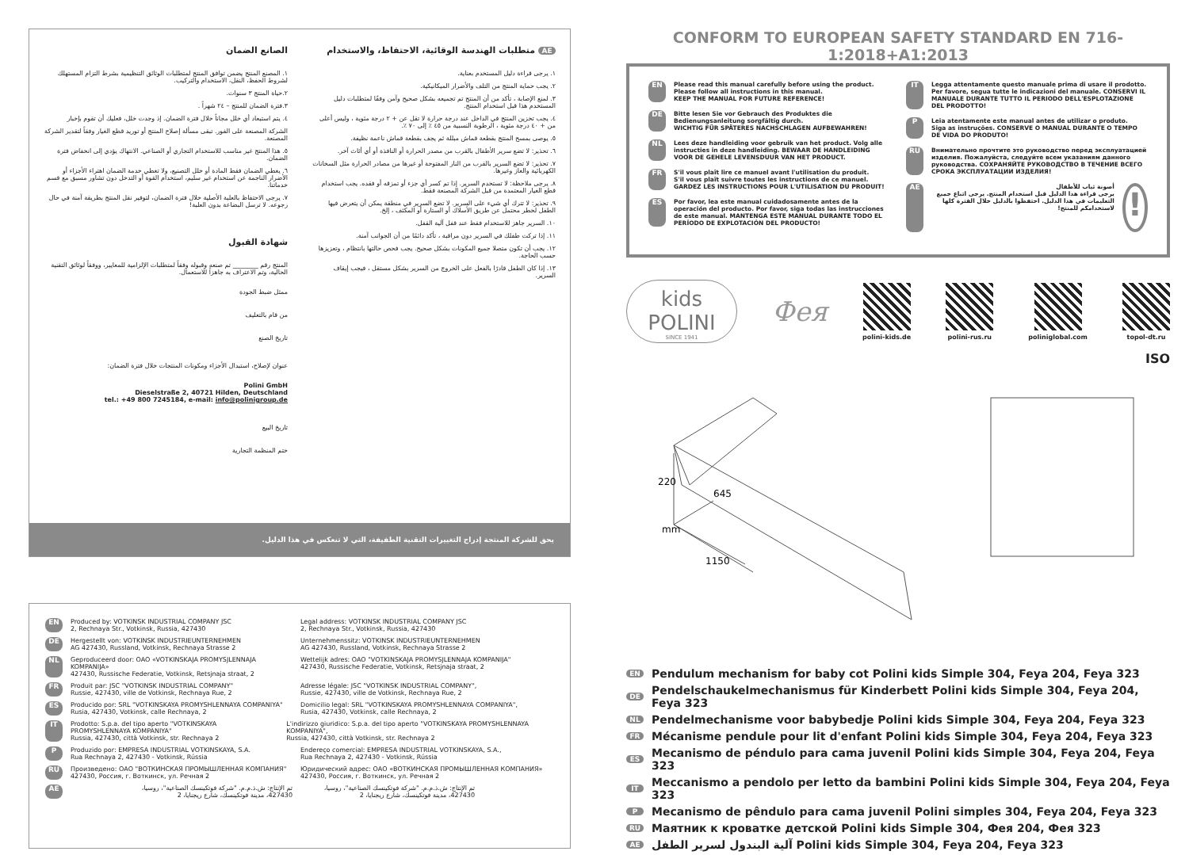AE متطلبات الهندسة الوقائية، الاحتفاظ، والاستخدام
١. يرجى قراءة دليل المستخدم بعناية.
٢. يجب حماية المنتج من التلف والأضرار الميكانيكية.
٣. لمنع الإصابة ، تأكد من أن المنتج تم تجميعه بشكل صحيح وآمن وفقًا لمتطلبات دليل المستخدم هذا قبل استخدام المنتج.
٤. يجب تخزين المنتج في الداخل عند درجة حرارة لا تقل عن + ٢ درجة مئوية ، وليس أعلى من + ٤٠ درجة مئوية ، الرطوبة النسبية من ٤٥ ٪ إلى ٧٠ ٪.
٥. يوصى بمسح المنتج بقطعة قماش مبللة ثم يجف بقطعة قماش ناعمة نظيفة.
٦. تحذير: لا تضع سرير الأطفال بالقرب من مصدر الحرارة أو النافذة أو أي أثاث آخر.
٧. تحذير: لا تضع السرير بالقرب من النار المفتوحة أو غيرها من مصادر الحرارة مثل السخانات الكهربائية والغاز وغيرها.
٨. يرجى ملاحظة: لا تستخدم السرير. إذا تم كسر أي جزء أو تمزقه أو فقده. يجب استخدام قطع الغيار المعتمدة من قبل الشركة المصنعة فقط.
٩. تحذير: لا تترك أي شيء على السرير. لا تضع السرير في منطقة يمكن أن يتعرض فيها الطفل لخطر محتمل عن طريق الأسلاك أو الستارة أو المكثف ، إلخ.
١٠. السرير جاهز للاستخدام فقط عند قفل آلية القفل.
١١. إذا تركت طفلك في السرير دون مراقبة ، تأكد دائمًا من أن الجوانب آمنة.
١٢. يجب أن تكون متصلا جميع المكونات بشكل صحيح. يجب فحص حالتها بانتظام ، وتعزيزها حسب الحاجة.
١٣. إذا كان الطفل قادرًا بالفعل على الخروج من السرير بشكل مستقل ، فيجب إيقاف السرير.
الصانع الضمان
١. المصنع المنتج يضمن توافق المنتج لمتطلبات الوثائق التنظيمية بشرط التزام المستهلك لشروط الحفظ، النقل، الاستخدام والتركيب.
٢.حياة المنتج ٣ سنوات.
٣.فترة الضمان للمنتج – ٢٤ شهراً .
٤. يتم استبعاد أي خلل مجاناً خلال فترة الضمان. إذ وجدت خلل، فعليك أن تقوم بإخبار
الشركة المصنعة على الفور. تبقى مسألة إصلاح المنتج أو توريد قطع الغيار وفقاً لتقدير الشركة المصنعة.
٥. هذا المنتج غير مناسب للاستخدام التجاري أو الصناعي. الانتهاك يؤدي إلى انخفاض فترة الضمان.
٦. يغطي الضمان فقط المادة أو خلل التصنيع، ولا تغطي خدمة الضمان اهتراء الأجزاء أو الأضرار الناجمة عن استخدام غير سليم، استخدام القوة أو التدخل دون تشاور مسبق مع قسم خدماتنا.
٧. يرجى الاحتفاظ بالعلبة الأصلية خلال فترة الضمان، لتوفير نقل المنتج بطريقة آمنة في حال رجوعه. لا ترسل البضاعة بدون العلبة!
شهادة القبول
المنتج رقم ________ تم صنعه وقبوله وفقاً لمتطلبات الإلزامية للمعايير، ووفقاً لوثائق التقنية الحالية، وتم الاعتراف به جاهزاً للاستعمال.
ممثل ضبط الجودة
من قام بالتغليف
تاريخ الصنع
عنوان لإصلاح، استبدال الأجزاء ومكونات المنتجات خلال فترة الضمان:
Polini GmbH
Dieselstraße 2, 40721 Hilden, Deutschland
tel.: +49 800 7245184, e-mail: info@polinigroup.de
تاريخ البيع
ختم المنظمة التجارية
يحق للشركة المنتجة إدراج التغييرات التقنية الطفيفة، التي لا تنعكس في هذا الدليل.
EN Produced by: VOTKINSK INDUSTRIAL COMPANY JSC
2, Rechnaya Str., Votkinsk, Russia, 427430 Legal address: VOTKINSK INDUSTRIAL COMPANY JSC
2, Rechnaya Str., Votkinsk, Russia, 427430
DE Hergestellt von: VOTKINSK INDUSTRIEUNTERNEHMEN
AG 427430, Russland, Votkinsk, Rechnaya Strasse 2 Unternehmenssitz: VOTKINSK INDUSTRIEUNTERNEHMEN
AG 427430, Russland, Votkinsk, Rechnaya Strasse 2
NL Geproduceerd door: OAO «VOTKINSKAJA PROMYSJLENNAJA KOMPANIJA»
427430, Russische Federatie, Votkinsk, Retsjnaja straat, 2 Wettelijk adres: OAO "VOTKINSKAJA PROMYSJLENNAJA KOMPANIJA"
427430, Russische Federatie, Votkinsk, Retsjnaja straat, 2
FR Produit par: JSC "VOTKINSK INDUSTRIAL COMPANY"
Russie, 427430, ville de Votkinsk, Rechnaya Rue, 2 Adresse légale: JSC "VOTKINSK INDUSTRIAL COMPANY",
Russie, 427430, ville de Votkinsk, Rechnaya Rue, 2
ES Producido por: SRL "VOTKINSKAYA PROMYSHLENNAYA COMPANIYA"
Rusia, 427430, Votkinsk, calle Rechnaya, 2 Domicilio legal: SRL "VOTKINSKAYA PROMYSHLENNAYA COMPANIYA",
Rusia, 427430, Votkinsk, calle Rechnaya, 2
IT Prodotto: S.p.a. del tipo aperto "VOTKINSKAYA PROMYSHLENNAYA KOMPANIYA"
Russia, 427430, città Votkinsk, str. Rechnaya 2 L'indirizzo giuridico: S.p.a. del tipo aperto "VOTKINSKAYA PROMYSHLENNAYA KOMPANIYA",
Russia, 427430, città Votkinsk, str. Rechnaya 2
P Produzido por: EMPRESA INDUSTRIAL VOTKINSKAYA, S.A.
Rua Rechnaya 2, 427430 - Votkinsk, Rússia Endereço comercial: EMPRESA INDUSTRIAL VOTKINSKAYA, S.A.,
Rua Rechnaya 2, 427430 - Votkinsk, Rússia
RU Произведено: ОАО "ВОТКИНСКАЯ ПРОМЫШЛЕННАЯ КОМПАНИЯ"
427430, Россия, г. Воткинск, ул. Речная 2 Юридический адрес: ОАО «ВОТКИНСКАЯ ПРОМЫШЛЕННАЯ КОМПАНИЯ»
427430, Россия, г. Воткинск, ул. Речная 2
AE تم الإنتاج: ش.ذ.م.م. "شركة فوتكينسك الصناعية"، روسيا،
427430، مدينة فوتكينسك، شارع ريجنايا، 2 تم الإنتاج: ش.ذ.م.م. "شركة فوتكينسك الصناعية"، روسيا،
427430، مدينة فوتكينسك، شارع ريجنايا، 2
CONFORM TO EUROPEAN SAFETY STANDARD EN 716-1:2018+A1:2013
EN Please read this manual carefully before using the product.
Please follow all instructions in this manual.
KEEP THE MANUAL FOR FUTURE REFERENCE!
DE Bitte lesen Sie vor Gebrauch des Produktes die Bedienungsanleitung sorgfältig durch.
WICHTIG FÜR SPÄTERES NACHSCHLAGEN AUFBEWAHREN!
NL Lees deze handleiding voor gebruik van het product. Volg alle instructies in deze handleiding. BEWAAR DE HANDLEIDING VOOR DE GEHELE LEVENSDUUR VAN HET PRODUCT.
FR S'il vous plaît lire ce manuel avant l'utilisation du produit.
S'il vous plaît suivre toutes les instructions de ce manuel.
GARDEZ LES INSTRUCTIONS POUR L'UTILISATION DU PRODUIT!
ES Por favor, lea este manual cuidadosamente antes de la operación del producto. Por favor, siga todas las instrucciones de este manual. MANTENGA ESTE MANUAL DURANTE TODO EL PERÍODO DE EXPLOTACIÓN DEL PRODUCTO!
IT Legga attentamente questo manuale prima di usare il prodotto. Per favore, segua tutte le indicazioni del manuale. CONSERVI IL MANUALE DURANTE TUTTO IL PERIODO DELL'ESPLOTAZIONE DEL PRODOTTO!
P Leia atentamente este manual antes de utilizar o produto.
Siga as instruções. CONSERVE O MANUAL DURANTE O TEMPO DE VIDA DO PRODUTO!
RU Внимательно прочтите это руководство перед эксплуатацией изделия. Пожалуйста, следуйте всем указаниям данного руководства. СОХРАНЯЙТЕ РУКОВОДСТВО В ТЕЧЕНИЕ ВСЕГО СРОКА ЭКСПЛУАТАЦИИ ИЗДЕЛИЯ!
AE أصونة ثياب للأطفال
يرجى قراءة هذا الدليل قبل استخدام المنتج. يرجى اتباع جميع التعليمات في هذا الدليل. احتفظوا بالدليل خلال الفترة كلها لاستخدامكم للمنتج!!
kids
POLINI
SINCE 1941
Фея
polini-kids.de polini-rus.ru poliniglobal.com topol-dt.ru
ISO
mm
220
645
1150
EN Pendulum mechanism for baby cot Polini kids Simple 304, Feya 204, Feya 323
DE Pendelschaukelmechanismus für Kinderbett Polini kids Simple 304, Feya 204, Feya 323
NL Pendelmechanisme voor babybedje Polini kids Simple 304, Feya 204, Feya 323
FR Mécanisme pendule pour lit d'enfant Polini kids Simple 304, Feya 204, Feya 323
ES Mecanismo de péndulo para cama juvenil Polini kids Simple 304, Feya 204, Feya 323
IT Meccanismo a pendolo per letto da bambini Polini kids Simple 304, Feya 204, Feya 323
P Mecanismo de pêndulo para cama juvenil Polini simples 304, Feya 204, Feya 323
RU Маятник к кроватке детской Polini kids Simple 304, Фея 204, Фея 323
AE آلية البندول لسرير الطفل Polini kids Simple 304, Feya 204, Feya 323